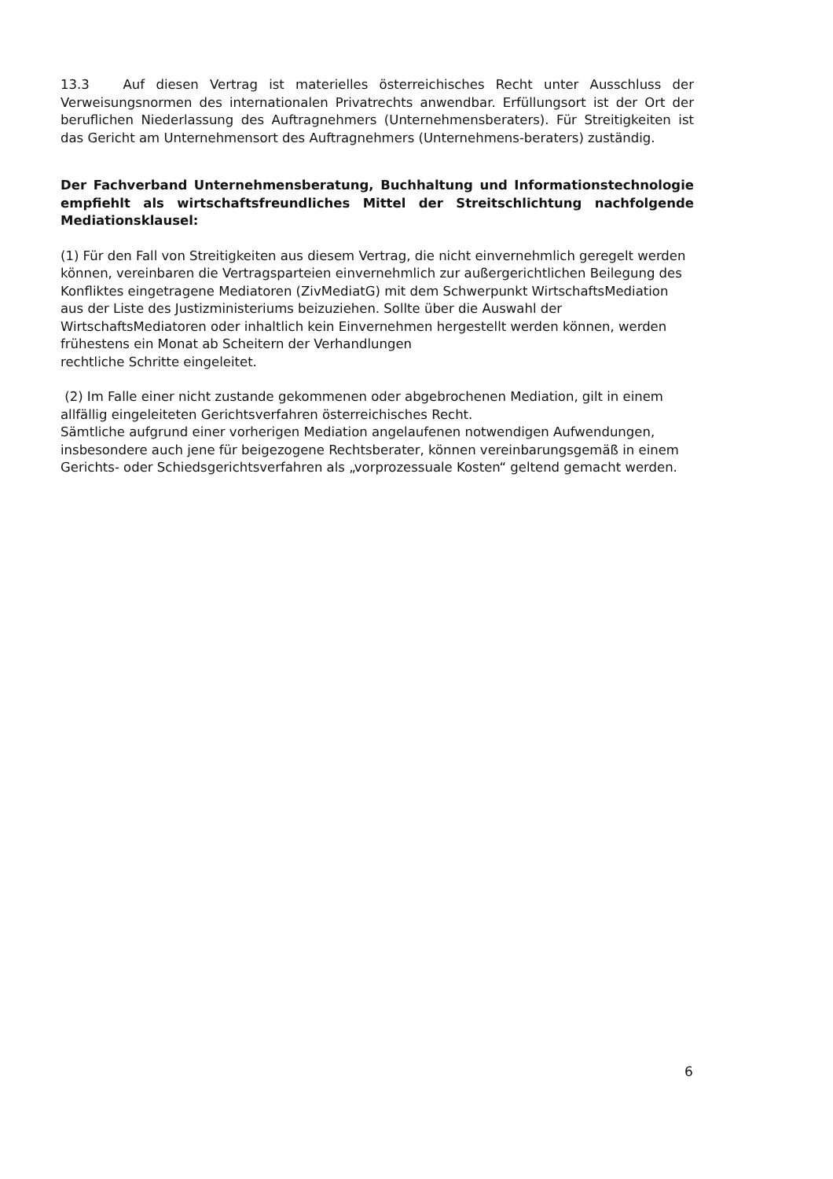13.3 Auf diesen Vertrag ist materielles österreichisches Recht unter Ausschluss der Verweisungsnormen des internationalen Privatrechts anwendbar. Erfüllungsort ist der Ort der beruflichen Niederlassung des Auftragnehmers (Unternehmensberaters). Für Streitigkeiten ist das Gericht am Unternehmensort des Auftragnehmers (Unternehmens-beraters) zuständig.
Der Fachverband Unternehmensberatung, Buchhaltung und Informationstechnologie empfiehlt als wirtschaftsfreundliches Mittel der Streitschlichtung nachfolgende Mediationsklausel:
(1) Für den Fall von Streitigkeiten aus diesem Vertrag, die nicht einvernehmlich geregelt werden können, vereinbaren die Vertragsparteien einvernehmlich zur außergerichtlichen Beilegung des Konfliktes eingetragene Mediatoren (ZivMediatG) mit dem Schwerpunkt WirtschaftsMediation aus der Liste des Justizministeriums beizuziehen. Sollte über die Auswahl der WirtschaftsMediatoren oder inhaltlich kein Einvernehmen hergestellt werden können, werden frühestens ein Monat ab Scheitern der Verhandlungen
rechtliche Schritte eingeleitet.
(2) Im Falle einer nicht zustande gekommenen oder abgebrochenen Mediation, gilt in einem allfällig eingeleiteten Gerichtsverfahren österreichisches Recht.
Sämtliche aufgrund einer vorherigen Mediation angelaufenen notwendigen Aufwendungen, insbesondere auch jene für beigezogene Rechtsberater, können vereinbarungsgemäß in einem Gerichts- oder Schiedsgerichtsverfahren als „vorprozessuale Kosten“ geltend gemacht werden.
6